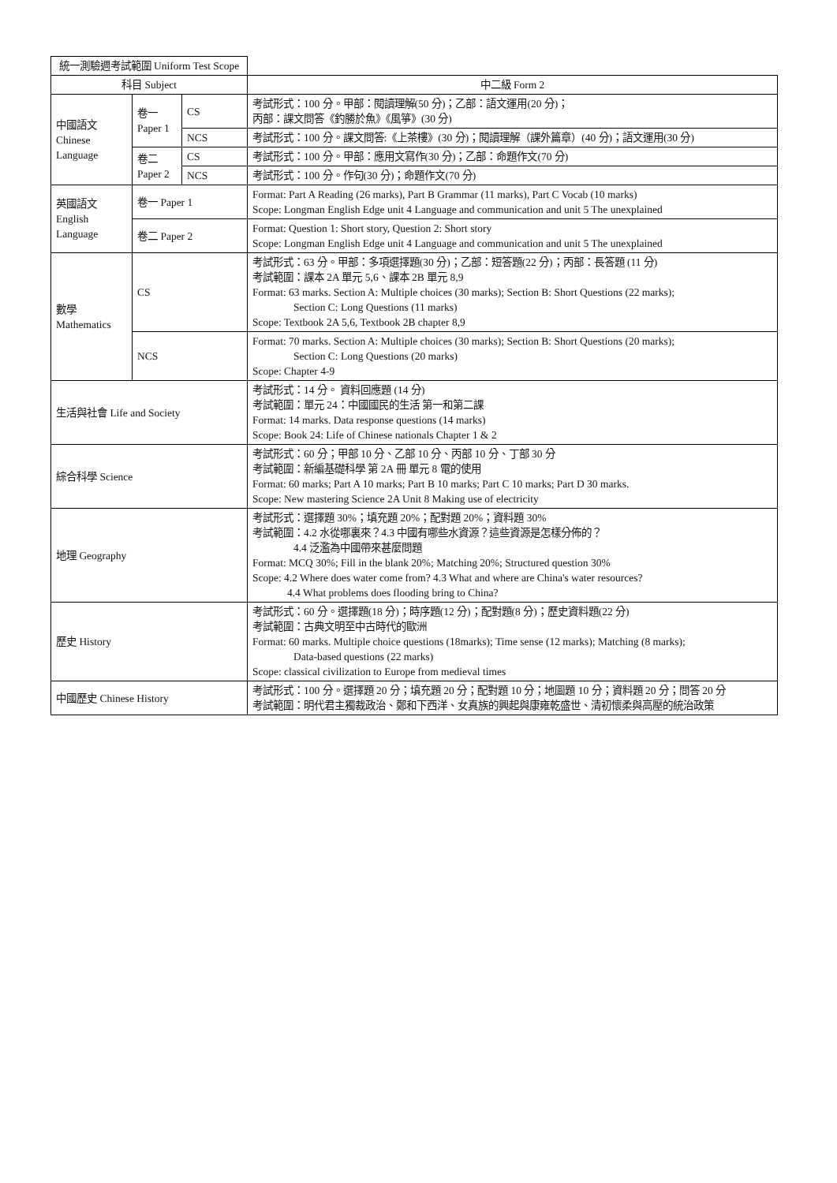| 統一測驗週考試範圍 Uniform Test Scope | | | |
| --- | --- | --- | --- |
| 科目 Subject | | | 中二級 Form 2 |
| 中國語文 Chinese Language | 卷一 Paper 1 | CS | 考試形式：100 分。甲部：閱讀理解(50 分)；乙部：語文運用(20 分)； 丙部：課文問答《釣勝於魚》《風箏》(30 分) |
| | | NCS | 考試形式：100 分。課文問答:《上茶樓》(30 分)；閱讀理解（課外篇章）(40 分)；語文運用(30 分) |
| | 卷二 Paper 2 | CS | 考試形式：100 分。甲部：應用文寫作(30 分)；乙部：命題作文(70 分) |
| | | NCS | 考試形式：100 分。作句(30 分)；命題作文(70 分) |
| 英國語文 English Language | 卷一 Paper 1 | | Format: Part A Reading (26 marks), Part B Grammar (11 marks), Part C Vocab (10 marks) Scope: Longman English Edge unit 4 Language and communication and unit 5 The unexplained |
| | 卷二 Paper 2 | | Format: Question 1: Short story, Question 2: Short story Scope: Longman English Edge unit 4 Language and communication and unit 5 The unexplained |
| 數學 Mathematics | CS | | 考試形式：63 分。甲部：多項選擇題(30 分)；乙部：短答題(22 分)；丙部：長答題 (11 分) 考試範圍：課本 2A 單元 5,6、課本 2B 單元 8,9 Format: 63 marks. Section A: Multiple choices (30 marks); Section B: Short Questions (22 marks); Section C: Long Questions (11 marks) Scope: Textbook 2A 5,6, Textbook 2B chapter 8,9 |
| | NCS | | Format: 70 marks. Section A: Multiple choices (30 marks); Section B: Short Questions (20 marks); Section C: Long Questions (20 marks) Scope: Chapter 4-9 |
| 生活與社會 Life and Society | | | 考試形式：14 分。 資料回應題 (14 分) 考試範圍：單元 24：中國國民的生活 第一和第二課 Format: 14 marks. Data response questions (14 marks) Scope: Book 24: Life of Chinese nationals Chapter 1 & 2 |
| 綜合科學 Science | | | 考試形式：60 分；甲部 10 分、乙部 10 分、丙部 10 分、丁部 30 分 考試範圍：新編基礎科學 第 2A 冊 單元 8 電的使用 Format: 60 marks; Part A 10 marks; Part B 10 marks; Part C 10 marks; Part D 30 marks. Scope: New mastering Science 2A Unit 8 Making use of electricity |
| 地理 Geography | | | 考試形式：選擇題 30%；填充題 20%；配對題 20%；資料題 30% 考試範圍：4.2 水從哪裏來？4.3 中國有哪些水資源？這些資源是怎樣分佈的？ 4.4 泛濫為中國帶來甚麼問題 Format: MCQ 30%; Fill in the blank 20%; Matching 20%; Structured question 30% Scope: 4.2 Where does water come from? 4.3 What and where are China's water resources? 4.4 What problems does flooding bring to China? |
| 歷史 History | | | 考試形式：60 分。選擇題(18 分)；時序題(12 分)；配對題(8 分)；歷史資料題(22 分) 考試範圍：古典文明至中古時代的歐洲 Format: 60 marks. Multiple choice questions (18marks); Time sense (12 marks); Matching (8 marks); Data-based questions (22 marks) Scope: classical civilization to Europe from medieval times |
| 中國歷史 Chinese History | | | 考試形式：100 分。選擇題 20 分；填充題 20 分；配對題 10 分；地圖題 10 分；資料題 20 分；問答 20 分 考試範圍：明代君主獨裁政治、鄭和下西洋、女真族的興起與康雍乾盛世、清初懷柔與高壓的統治政策 |